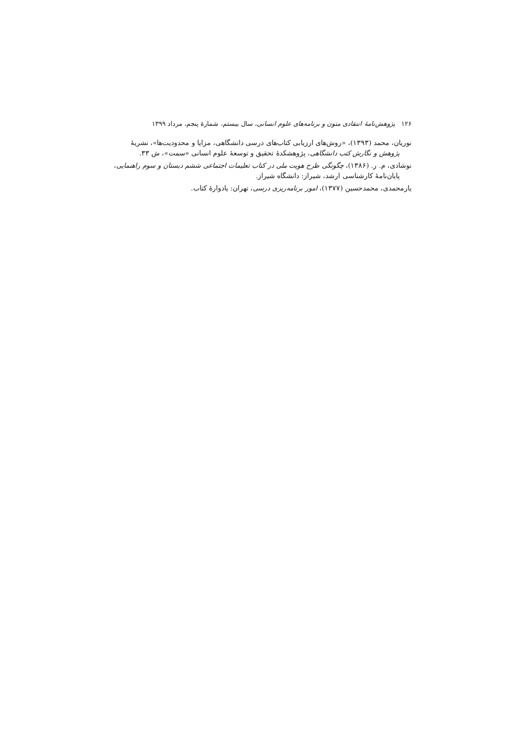۱۲۶ پژوهش‌نامهٔ انتقادی متون و برنامه‌های علوم انسانی، سال بیستم، شمارهٔ پنجم، مرداد ۱۳۹۹
نوریان، محمد (۱۳۹۳)، «روش‌های ارزیابی کتاب‌های درسی دانشگاهی، مزایا و محدودیت‌ها»، نشریهٔ پژوهش و نگارش کتب دانشگاهی، پژوهشکدهٔ تحقیق و توسعهٔ علوم انسانی «سمت»، ش ۳۳.
نوشادی، م. ر. (۱۳۸۶)، چگونگی طرح هویت ملی در کتاب تعلیمات اجتماعی ششم دبستان و سوم راهنمایی، پایان‌نامهٔ کارشناسی ارشد، شیراز: دانشگاه شیراز.
یارمحمدی، محمدحسین (۱۳۷۷)، امور برنامه‌ریزی درسی، تهران: یادوارهٔ کتاب.